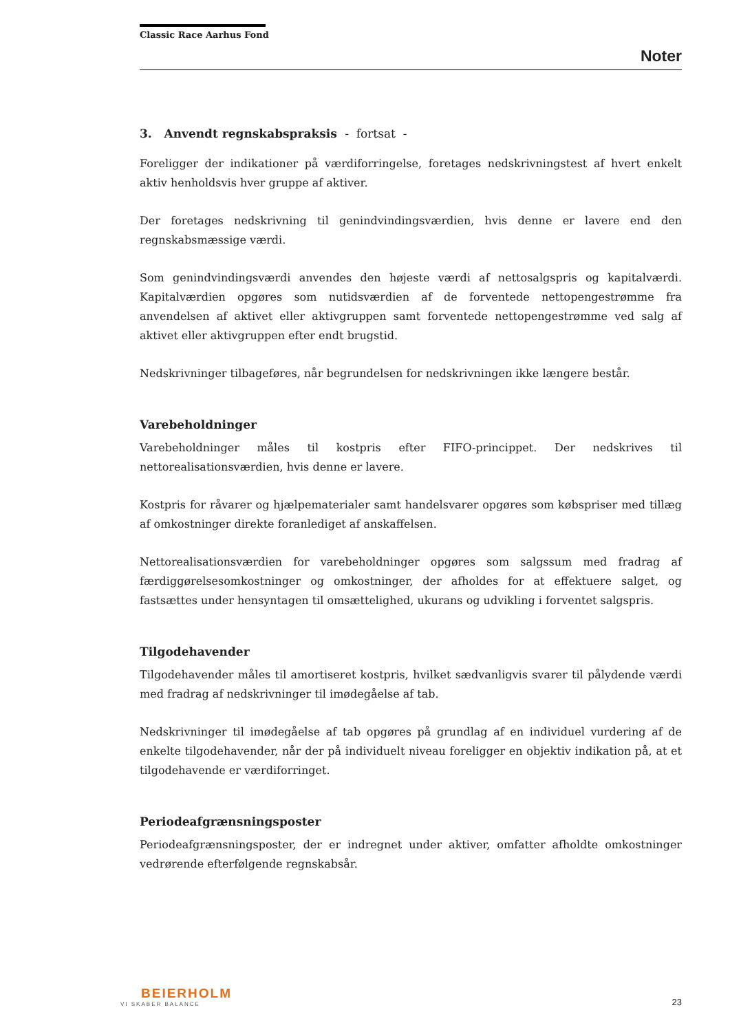Classic Race Aarhus Fond
Noter
3. Anvendt regnskabspraksis - fortsat -
Foreligger der indikationer på værdiforringelse, foretages nedskrivningstest af hvert enkelt aktiv henholdsvis hver gruppe af aktiver.
Der foretages nedskrivning til genindvindingsværdien, hvis denne er lavere end den regnskabsmæssige værdi.
Som genindvindingsværdi anvendes den højeste værdi af nettosalgspris og kapitalværdi. Kapitalværdien opgøres som nutidsværdien af de forventede nettopengestrømme fra anvendelsen af aktivet eller aktivgruppen samt forventede nettopengestrømme ved salg af aktivet eller aktivgruppen efter endt brugstid.
Nedskrivninger tilbageføres, når begrundelsen for nedskrivningen ikke længere består.
Varebeholdninger
Varebeholdninger måles til kostpris efter FIFO-princippet. Der nedskrives til nettorealisationsværdien, hvis denne er lavere.
Kostpris for råvarer og hjælpematerialer samt handelsvarer opgøres som købspriser med tillæg af omkostninger direkte foranlediget af anskaffelsen.
Nettorealisationsværdien for varebeholdninger opgøres som salgssum med fradrag af færdiggørelsesomkostninger og omkostninger, der afholdes for at effektuere salget, og fastsættes under hensyntagen til omsættelighed, ukurans og udvikling i forventet salgspris.
Tilgodehavender
Tilgodehavender måles til amortiseret kostpris, hvilket sædvanligvis svarer til pålydende værdi med fradrag af nedskrivninger til imødegåelse af tab.
Nedskrivninger til imødegåelse af tab opgøres på grundlag af en individuel vurdering af de enkelte tilgodehavender, når der på individuelt niveau foreligger en objektiv indikation på, at et tilgodehavende er værdiforringet.
Periodeafgrænsningsposter
Periodeafgrænsningsposter, der er indregnet under aktiver, omfatter afholdte omkostninger vedrørende efterfølgende regnskabsår.
BEIERHOLM
VI SKABER BALANCE
23